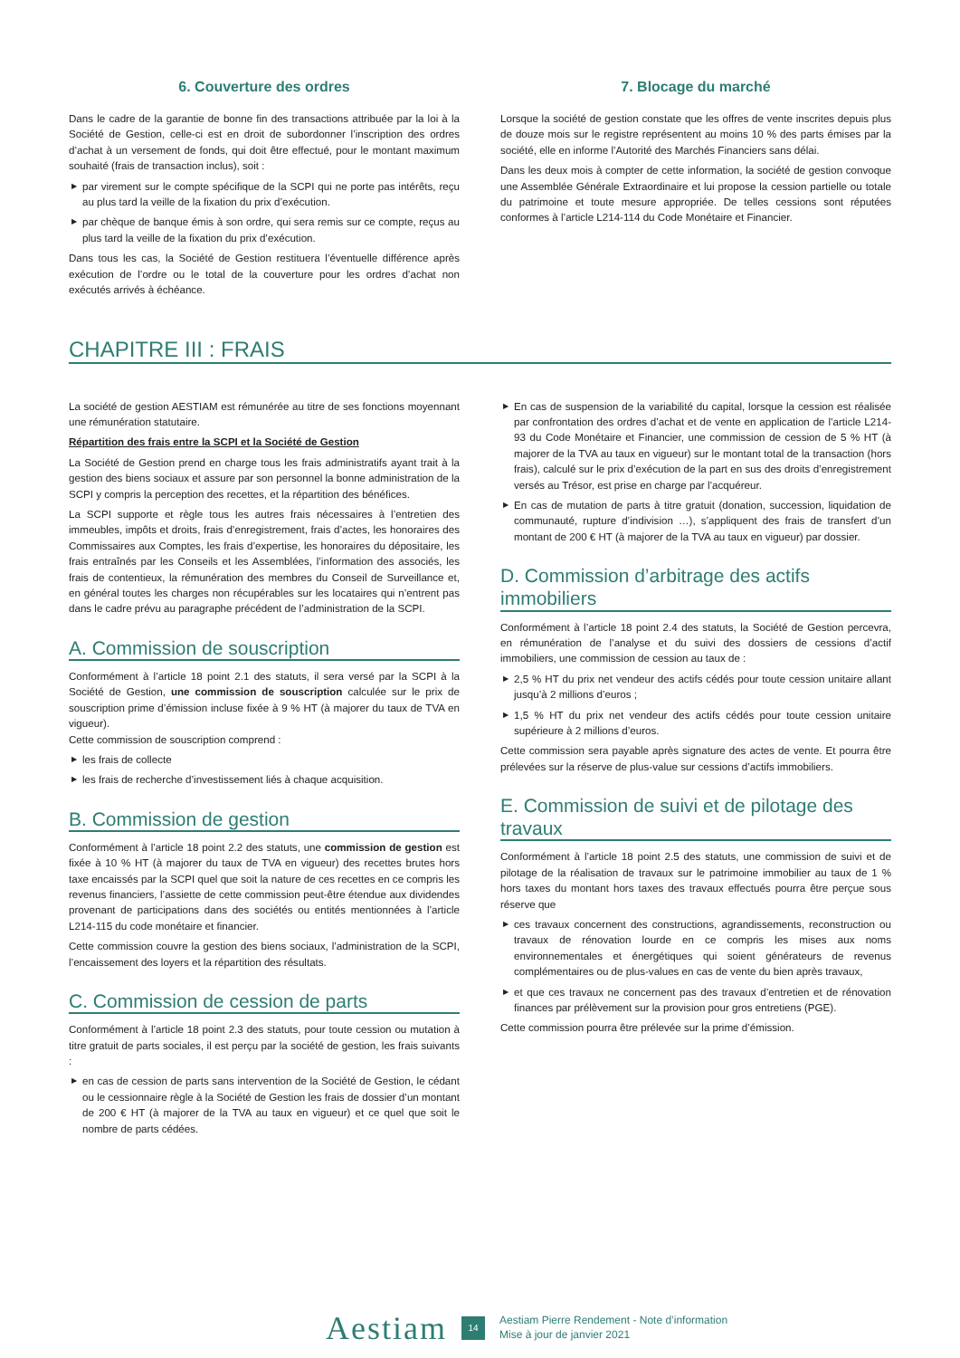6. Couverture des ordres
Dans le cadre de la garantie de bonne fin des transactions attribuée par la loi à la Société de Gestion, celle-ci est en droit de subordonner l’inscription des ordres d’achat à un versement de fonds, qui doit être effectué, pour le montant maximum souhaité (frais de transaction inclus), soit :
▶ par virement sur le compte spécifique de la SCPI qui ne porte pas intérêts, reçu au plus tard la veille de la fixation du prix d’exécution.
▶ par chèque de banque émis à son ordre, qui sera remis sur ce compte, reçus au plus tard la veille de la fixation du prix d’exécution.
Dans tous les cas, la Société de Gestion restituera l’éventuelle différence après exécution de l’ordre ou le total de la couverture pour les ordres d’achat non exécutés arrivés à échéance.
7. Blocage du marché
Lorsque la société de gestion constate que les offres de vente inscrites depuis plus de douze mois sur le registre représentent au moins 10 % des parts émises par la société, elle en informe l’Autorité des Marchés Financiers sans délai.
Dans les deux mois à compter de cette information, la société de gestion convoque une Assemblée Générale Extraordinaire et lui propose la cession partielle ou totale du patrimoine et toute mesure appropriée. De telles cessions sont réputées conformes à l’article L214-114 du Code Monétaire et Financier.
CHAPITRE III : FRAIS
La société de gestion AESTIAM est rémunérée au titre de ses fonctions moyennant une rémunération statutaire.
Répartition des frais entre la SCPI et la Société de Gestion
La Société de Gestion prend en charge tous les frais administratifs ayant trait à la gestion des biens sociaux et assure par son personnel la bonne administration de la SCPI y compris la perception des recettes, et la répartition des bénéfices.
La SCPI supporte et règle tous les autres frais nécessaires à l’entretien des immeubles, impôts et droits, frais d’enregistrement, frais d’actes, les honoraires des Commissaires aux Comptes, les frais d’expertise, les honoraires du dépositaire, les frais entraînés par les Conseils et les Assemblées, l’information des associés, les frais de contentieux, la rémunération des membres du Conseil de Surveillance et, en général toutes les charges non récupérables sur les locataires qui n’entrent pas dans le cadre prévu au paragraphe précédent de l’administration de la SCPI.
A. Commission de souscription
Conformément à l’article 18 point 2.1 des statuts, il sera versé par la SCPI à la Société de Gestion, une commission de souscription calculée sur le prix de souscription prime d’émission incluse fixée à 9 % HT (à majorer du taux de TVA en vigueur).
Cette commission de souscription comprend :
▶ les frais de collecte
▶ les frais de recherche d’investissement liés à chaque acquisition.
B. Commission de gestion
Conformément à l’article 18 point 2.2 des statuts, une commission de gestion est fixée à 10 % HT (à majorer du taux de TVA en vigueur) des recettes brutes hors taxe encaissés par la SCPI quel que soit la nature de ces recettes en ce compris les revenus financiers, l’assiette de cette commission peut-être étendue aux dividendes provenant de participations dans des sociétés ou entités mentionnées à l’article L214-115 du code monétaire et financier.
Cette commission couvre la gestion des biens sociaux, l’administration de la SCPI, l’encaissement des loyers et la répartition des résultats.
C. Commission de cession de parts
Conformément à l’article 18 point 2.3 des statuts, pour toute cession ou mutation à titre gratuit de parts sociales, il est perçu par la société de gestion, les frais suivants :
▶ en cas de cession de parts sans intervention de la Société de Gestion, le cédant ou le cessionnaire règle à la Société de Gestion les frais de dossier d’un montant de 200 € HT (à majorer de la TVA au taux en vigueur) et ce quel que soit le nombre de parts cédées.
▶ En cas de suspension de la variabilité du capital, lorsque la cession est réalisée par confrontation des ordres d’achat et de vente en application de l’article L214-93 du Code Monétaire et Financier, une commission de cession de 5 % HT (à majorer de la TVA au taux en vigueur) sur le montant total de la transaction (hors frais), calculé sur le prix d’exécution de la part en sus des droits d’enregistrement versés au Trésor, est prise en charge par l’acquéreur.
▶ En cas de mutation de parts à titre gratuit (donation, succession, liquidation de communauté, rupture d’indivision …), s’appliquent des frais de transfert d’un montant de 200 € HT (à majorer de la TVA au taux en vigueur) par dossier.
D. Commission d’arbitrage des actifs immobiliers
Conformément à l’article 18 point 2.4 des statuts, la Société de Gestion percevra, en rémunération de l’analyse et du suivi des dossiers de cessions d’actif immobiliers, une commission de cession au taux de :
▶ 2,5 % HT du prix net vendeur des actifs cédés pour toute cession unitaire allant jusqu’à 2 millions d’euros ;
▶ 1,5 % HT du prix net vendeur des actifs cédés pour toute cession unitaire supérieure à 2 millions d’euros.
Cette commission sera payable après signature des actes de vente. Et pourra être prélevées sur la réserve de plus-value sur cessions d’actifs immobiliers.
E. Commission de suivi et de pilotage des travaux
Conformément à l’article 18 point 2.5 des statuts, une commission de suivi et de pilotage de la réalisation de travaux sur le patrimoine immobilier au taux de 1 % hors taxes du montant hors taxes des travaux effectués pourra être perçue sous réserve que
▶ ces travaux concernent des constructions, agrandissements, reconstruction ou travaux de rénovation lourde en ce compris les mises aux noms environnementales et énergétiques qui soient générateurs de revenus complémentaires ou de plus-values en cas de vente du bien après travaux,
▶ et que ces travaux ne concernent pas des travaux d’entretien et de rénovation finances par prélèvement sur la provision pour gros entretiens (PGE).
Cette commission pourra être prélevée sur la prime d’émission.
Aestiam
14
Aestiam Pierre Rendement - Note d’information
Mise à jour de janvier 2021